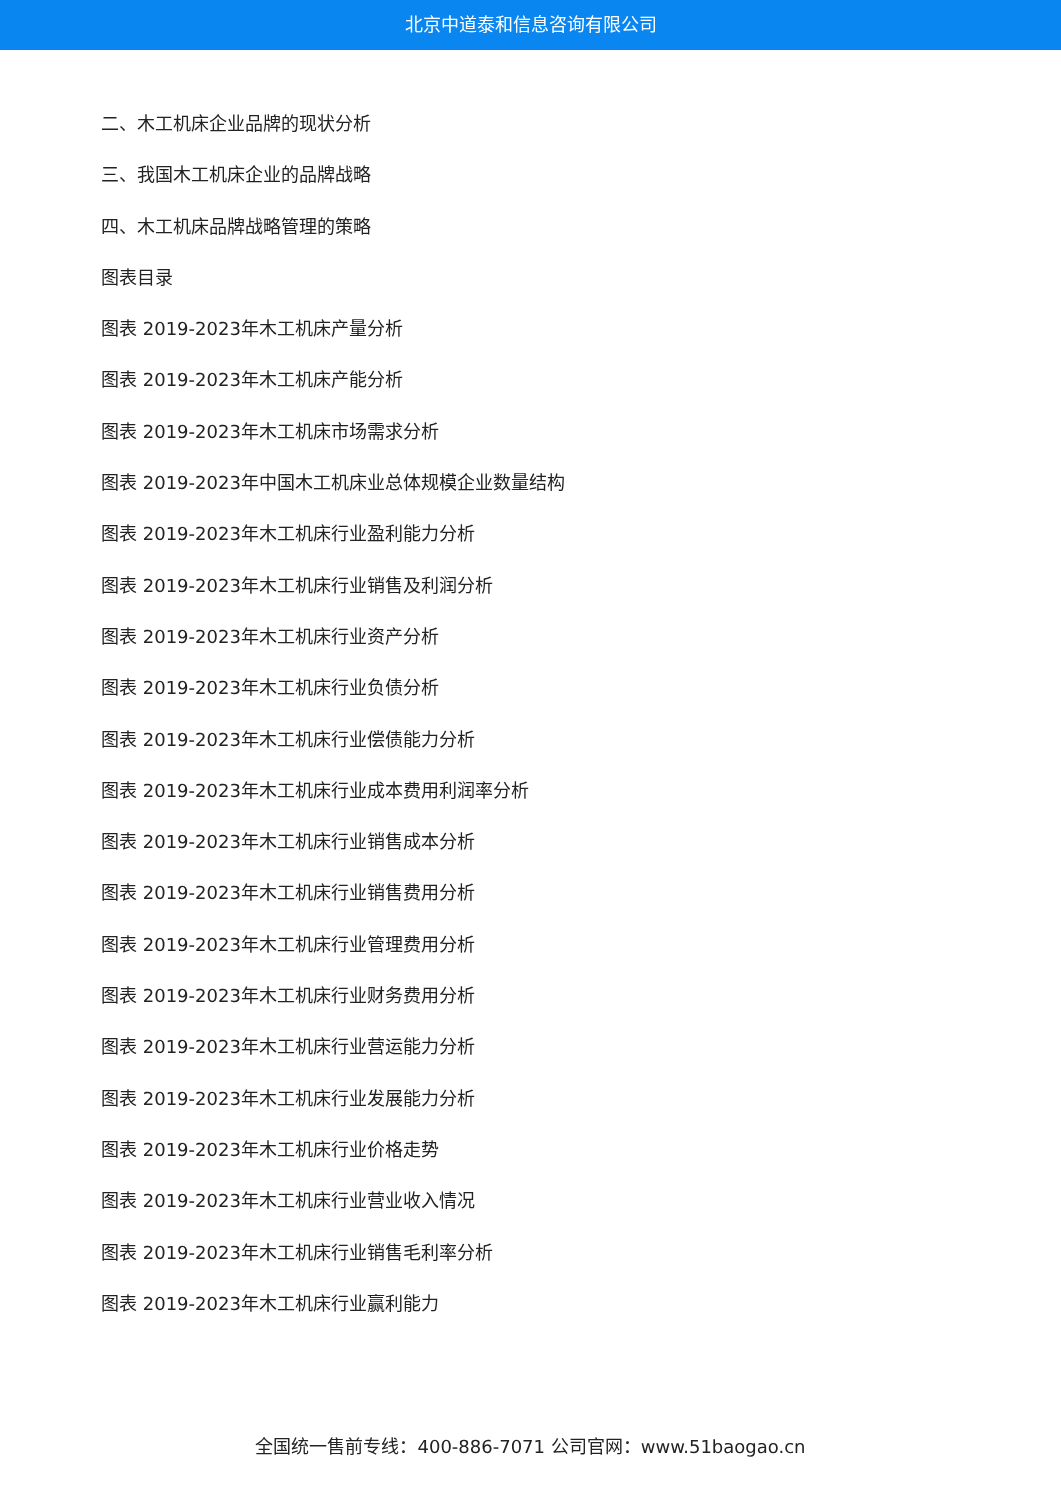北京中道泰和信息咨询有限公司
二、木工机床企业品牌的现状分析
三、我国木工机床企业的品牌战略
四、木工机床品牌战略管理的策略
图表目录
图表 2019-2023年木工机床产量分析
图表 2019-2023年木工机床产能分析
图表 2019-2023年木工机床市场需求分析
图表 2019-2023年中国木工机床业总体规模企业数量结构
图表 2019-2023年木工机床行业盈利能力分析
图表 2019-2023年木工机床行业销售及利润分析
图表 2019-2023年木工机床行业资产分析
图表 2019-2023年木工机床行业负债分析
图表 2019-2023年木工机床行业偿债能力分析
图表 2019-2023年木工机床行业成本费用利润率分析
图表 2019-2023年木工机床行业销售成本分析
图表 2019-2023年木工机床行业销售费用分析
图表 2019-2023年木工机床行业管理费用分析
图表 2019-2023年木工机床行业财务费用分析
图表 2019-2023年木工机床行业营运能力分析
图表 2019-2023年木工机床行业发展能力分析
图表 2019-2023年木工机床行业价格走势
图表 2019-2023年木工机床行业营业收入情况
图表 2019-2023年木工机床行业销售毛利率分析
图表 2019-2023年木工机床行业赢利能力
全国统一售前专线：400-886-7071 公司官网：www.51baogao.cn